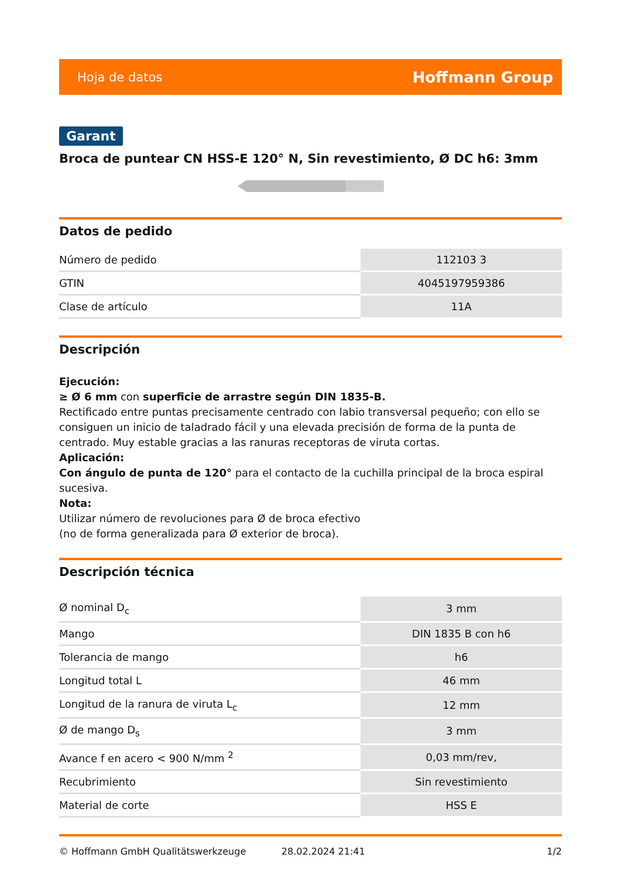Hoja de datos Hoffmann Group
Garant
Broca de puntear CN HSS-E 120° N, Sin revestimiento, Ø DC h6: 3mm
Datos de pedido
| Número de pedido | 112103 3 |
| GTIN | 4045197959386 |
| Clase de artículo | 11A |
Descripción
Ejecución:
≥ Ø 6 mm con superficie de arrastre según DIN 1835-B.
Rectificado entre puntas precisamente centrado con labio transversal pequeño; con ello se consiguen un inicio de taladrado fácil y una elevada precisión de forma de la punta de centrado. Muy estable gracias a las ranuras receptoras de viruta cortas.
Aplicación:
Con ángulo de punta de 120° para el contacto de la cuchilla principal de la broca espiral sucesiva.
Nota:
Utilizar número de revoluciones para Ø de broca efectivo
(no de forma generalizada para Ø exterior de broca).
Descripción técnica
| Ø nominal D<sub>c</sub> | 3 mm |
| Mango | DIN 1835 B con h6 |
| Tolerancia de mango | h6 |
| Longitud total L | 46 mm |
| Longitud de la ranura de viruta L<sub>c</sub> | 12 mm |
| Ø de mango D<sub>s</sub> | 3 mm |
| Avance f en acero < 900 N/mm <sup>2</sup> | 0,03 mm/rev, |
| Recubrimiento | Sin revestimiento |
| Material de corte | HSS E |
© Hoffmann GmbH Qualitätswerkzeuge 28.02.2024 21:41 1/2